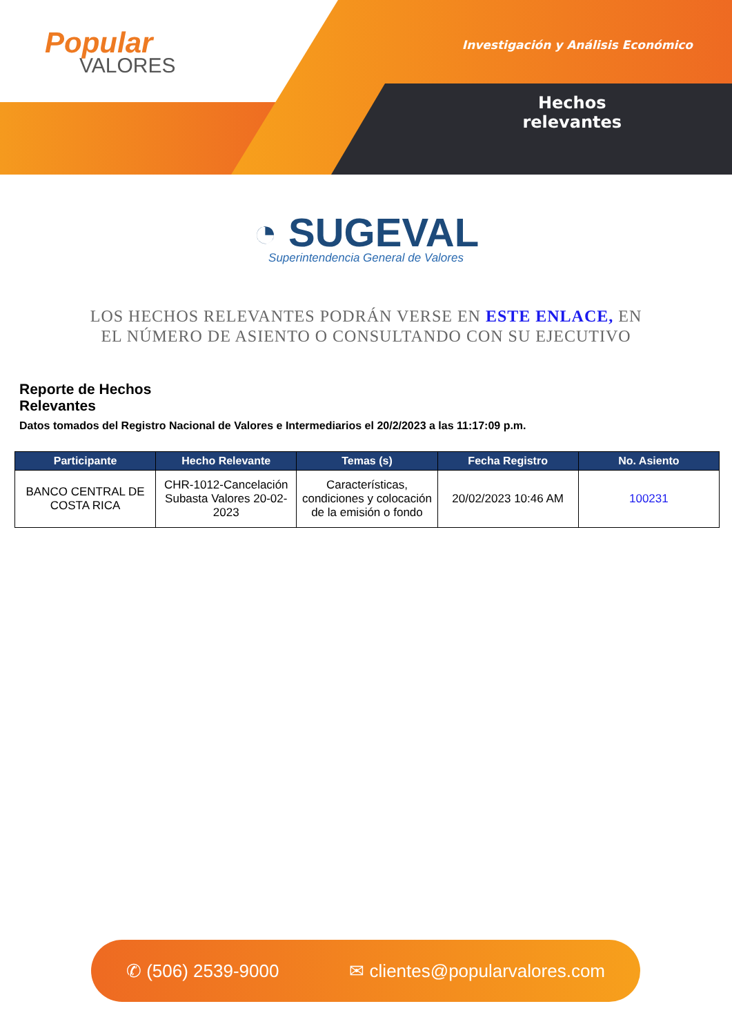Popular
VALORES
Investigación y Análisis Económico
Hechos
relevantes
◔ SUGEVAL
Superintendencia General de Valores
LOS HECHOS RELEVANTES PODRÁN VERSE EN ESTE ENLACE, EN EL NÚMERO DE ASIENTO O CONSULTANDO CON SU EJECUTIVO
Reporte de Hechos Relevantes
Datos tomados del Registro Nacional de Valores e Intermediarios el 20/2/2023 a las 11:17:09 p.m.
| Participante | Hecho Relevante | Temas (s) | Fecha Registro | No. Asiento |
| --- | --- | --- | --- | --- |
| BANCO CENTRAL DE COSTA RICA | CHR-1012-Cancelación Subasta Valores 20-02-2023 | Características, condiciones y colocación de la emisión o fondo | 20/02/2023 10:46 AM | 100231 |
✆ (506) 2539-9000 ✉ clientes@popularvalores.com